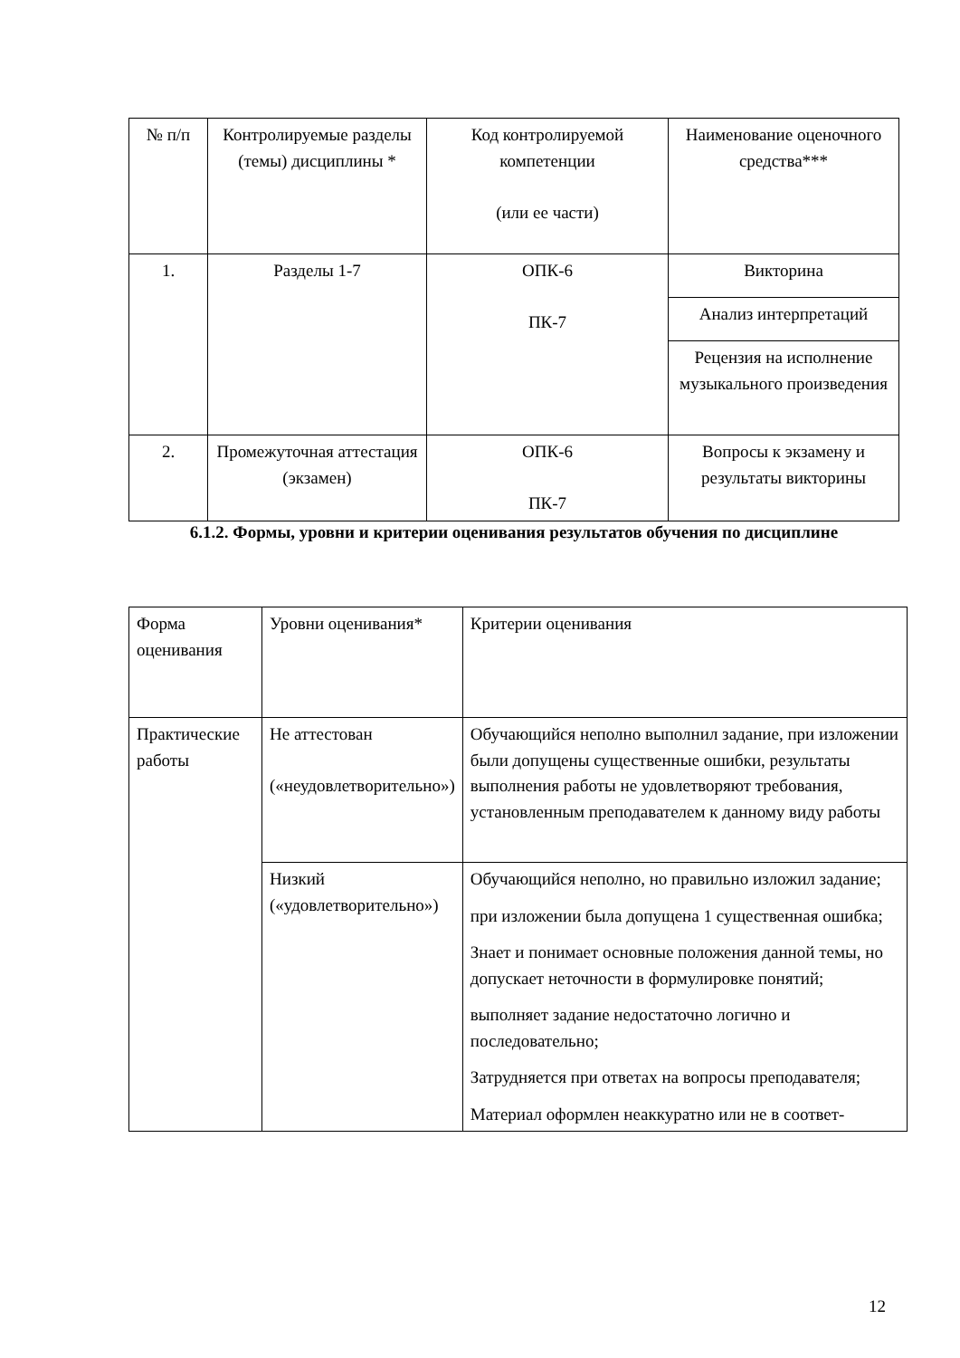| № п/п | Контролируемые разделы (темы) дисциплины * | Код контролируемой компетенции (или ее части) | Наименование оценочного средства*** |
| 1. | Разделы 1-7 | ОПК-6 ПК-7 | Викторина |
| | | | Анализ интерпретаций |
| | | | Рецензия на исполнение музыкального произведения |
| 2. | Промежуточная аттестация (экзамен) | ОПК-6 ПК-7 | Вопросы к экзамену и результаты викторины |
6.1.2. Формы, уровни и критерии оценивания результатов обучения по дисциплине
| Форма оценивания | Уровни оценивания* | Критерии оценивания |
| Практические работы | Не аттестован («неудовлетворительно») | Обучающийся неполно выполнил задание, при изложении были допущены существенные ошибки, результаты выполнения работы не удовлетворяют требования, установленным преподавателем к данному виду работы |
| | Низкий («удовлетворительно») | Обучающийся неполно, но правильно изложил задание; при изложении была допущена 1 существенная ошибка; Знает и понимает основные положения данной темы, но допускает неточности в формулировке понятий; выполняет задание недостаточно логично и последовательно; Затрудняется при ответах на вопросы преподавателя; Материал оформлен неаккуратно или не в соответ- |
12